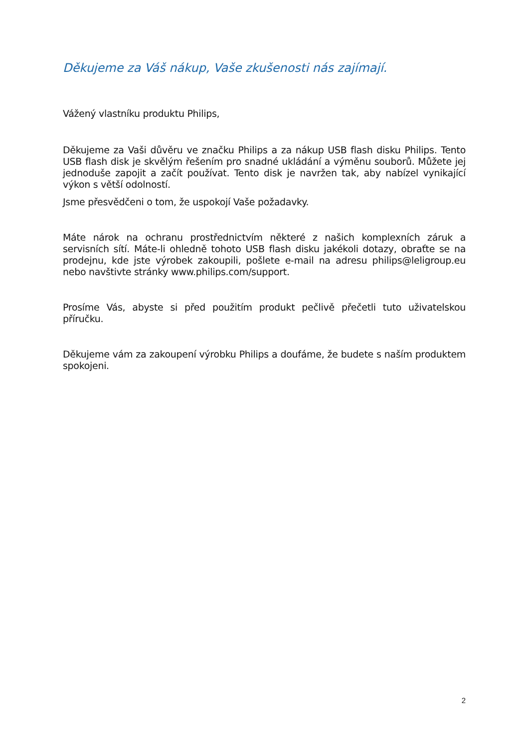Děkujeme za Váš nákup, Vaše zkušenosti nás zajímají.
Vážený vlastníku produktu Philips,
Děkujeme za Vaši důvěru ve značku Philips a za nákup USB flash disku Philips. Tento USB flash disk je skvělým řešením pro snadné ukládání a výměnu souborů. Můžete jej jednoduše zapojit a začít používat. Tento disk je navržen tak, aby nabízel vynikající výkon s větší odolností.
Jsme přesvědčeni o tom, že uspokojí Vaše požadavky.
Máte nárok na ochranu prostřednictvím některé z našich komplexních záruk a servisních sítí. Máte-li ohledně tohoto USB flash disku jakékoli dotazy, obraťte se na prodejnu, kde jste výrobek zakoupili, pošlete e-mail na adresu philips@leligroup.eu nebo navštivte stránky www.philips.com/support.
Prosíme Vás, abyste si před použitím produkt pečlivě přečetli tuto uživatelskou příručku.
Děkujeme vám za zakoupení výrobku Philips a doufáme, že budete s naším produktem spokojeni.
2